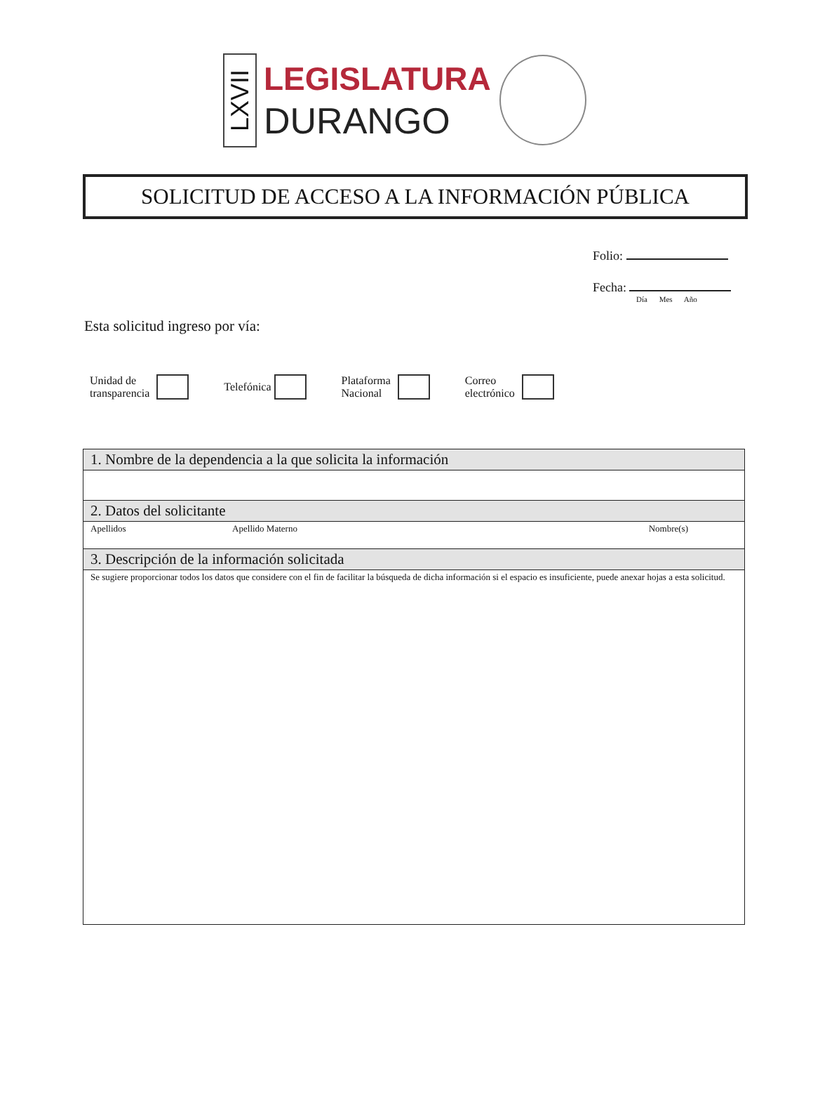LXVII
LEGISLATURA
DURANGO
SOLICITUD DE ACCESO A LA INFORMACIÓN PÚBLICA
Folio:
Fecha:
Día Mes Año
Esta solicitud ingreso por vía:
Unidad de
transparencia
Telefónica
Plataforma
Nacional
Correo
electrónico
| 1. Nombre de la dependencia a la que solicita la información | | |
| 2. Datos del solicitante | | |
| Apellidos | Apellido Materno | Nombre(s) |
| 3. Descripción de la información solicitada | | |
| Se sugiere proporcionar todos los datos que considere con el fin de facilitar la búsqueda de dicha información si el espacio es insuficiente, puede anexar hojas a esta solicitud. | | |